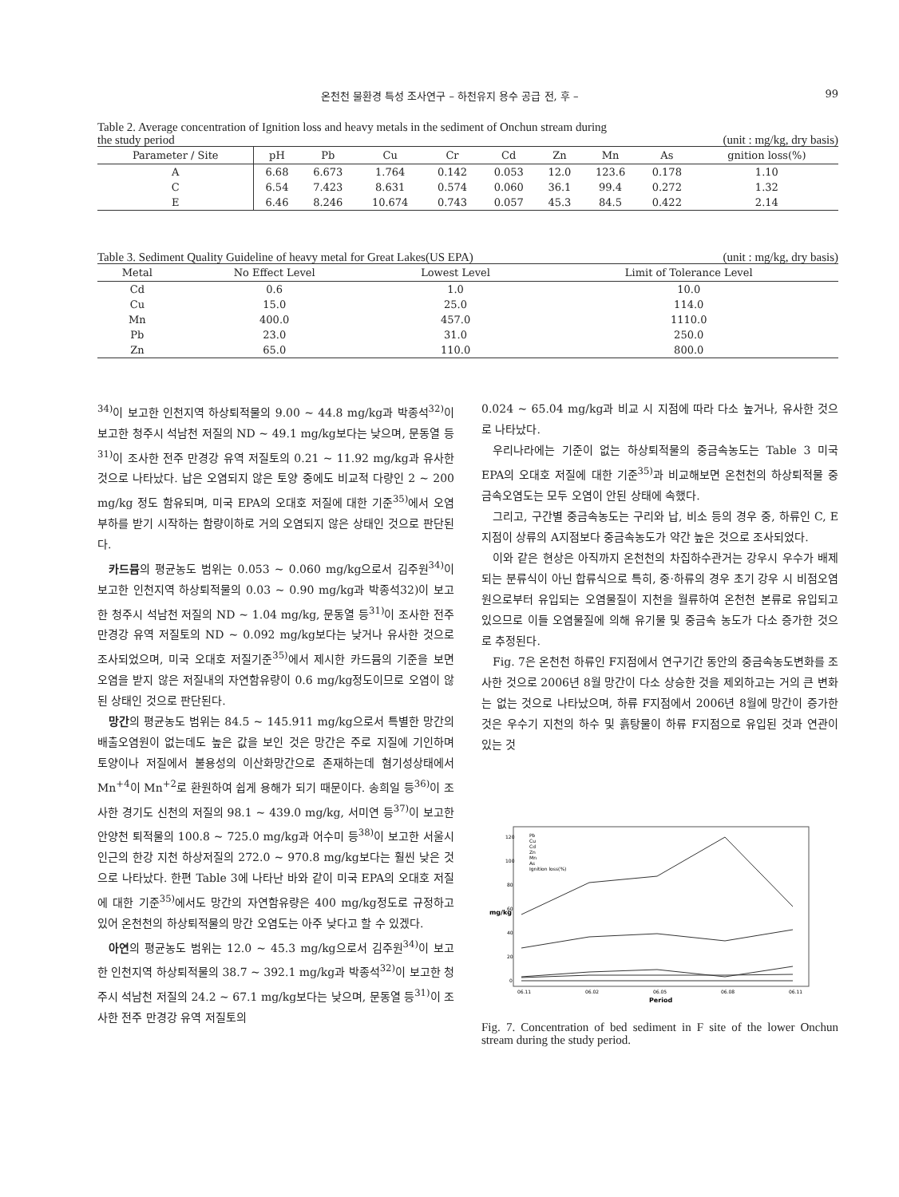온천천 물환경 특성 조사연구 – 하천유지 용수 공급 전, 후 – 99
Table 2. Average concentration of Ignition loss and heavy metals in the sediment of Onchun stream during
the study period (unit : mg/kg, dry basis)
| Parameter / Site | pH | Pb | Cu | Cr | Cd | Zn | Mn | As | gnition loss(%) |
| --- | --- | --- | --- | --- | --- | --- | --- | --- | --- |
| A | 6.68 | 6.673 | 1.764 | 0.142 | 0.053 | 12.0 | 123.6 | 0.178 | 1.10 |
| C | 6.54 | 7.423 | 8.631 | 0.574 | 0.060 | 36.1 | 99.4 | 0.272 | 1.32 |
| E | 6.46 | 8.246 | 10.674 | 0.743 | 0.057 | 45.3 | 84.5 | 0.422 | 2.14 |
Table 3. Sediment Quality Guideline of heavy metal for Great Lakes(US EPA) (unit : mg/kg, dry basis)
| Metal | No Effect Level | Lowest Level | Limit of Tolerance Level |
| --- | --- | --- | --- |
| Cd | 0.6 | 1.0 | 10.0 |
| Cu | 15.0 | 25.0 | 114.0 |
| Mn | 400.0 | 457.0 | 1110.0 |
| Pb | 23.0 | 31.0 | 250.0 |
| Zn | 65.0 | 110.0 | 800.0 |
<sup>34)</sup> 이 보고한 인천지역 하상퇴적물의 9.00 ~ 44.8 mg/kg과 박종석<sup>32)</sup>이 보고한 청주시 석남천 저질의 ND ~ 49.1 mg/kg보다는 낮으며, 문동열 등<sup>31)</sup>이 조사한 전주 만경강 유역 저질토의 0.21 ~ 11.92 mg/kg과 유사한 것으로 나타났다. 납은 오염되지 않은 토양 중에도 비교적 다량인 2 ~ 200 mg/kg 정도 함유되며, 미국 EPA의 오대호 저질에 대한 기준<sup>35)</sup>에서 오염부하를 받기 시작하는 함량이하로 거의 오염되지 않은 상태인 것으로 판단된다.
카드뮴의 평균농도 범위는 0.053 ~ 0.060 mg/kg으로서 김주원<sup>34)</sup>이 보고한 인천지역 하상퇴적물의 0.03 ~ 0.90 mg/kg과 박종석32)이 보고한 청주시 석남천 저질의 ND ~ 1.04 mg/kg, 문동열 등<sup>31)</sup>이 조사한 전주 만경강 유역 저질토의 ND ~ 0.092 mg/kg보다는 낮거나 유사한 것으로 조사되었으며, 미국 오대호 저질기준<sup>35)</sup>에서 제시한 카드뮴의 기준을 보면 오염을 받지 않은 저질내의 자연함유량이 0.6 mg/kg정도이므로 오염이 않된 상태인 것으로 판단된다.
망간의 평균농도 범위는 84.5 ~ 145.911 mg/kg으로서 특별한 망간의 배출오염원이 없는데도 높은 값을 보인 것은 망간은 주로 지질에 기인하며 토양이나 저질에서 불용성의 이산화망간으로 존재하는데 혐기성상태에서 Mn<sup>+4</sup>이 Mn<sup>+2</sup>로 환원하여 쉽게 용해가 되기 때문이다. 송희일 등<sup>36)</sup>이 조사한 경기도 신천의 저질의 98.1 ~ 439.0 mg/kg, 서미연 등<sup>37)</sup>이 보고한 안양천 퇴적물의 100.8 ~ 725.0 mg/kg과 어수미 등<sup>38)</sup>이 보고한 서울시 인근의 한강 지천 하상저질의 272.0 ~ 970.8 mg/kg보다는 훨씬 낮은 것으로 나타났다. 한편 Table 3에 나타난 바와 같이 미국 EPA의 오대호 저질에 대한 기준<sup>35)</sup>에서도 망간의 자연함유량은 400 mg/kg정도로 규정하고 있어 온천천의 하상퇴적물의 망간 오염도는 아주 낮다고 할 수 있겠다.
아연의 평균농도 범위는 12.0 ~ 45.3 mg/kg으로서 김주원<sup>34)</sup>이 보고한 인천지역 하상퇴적물의 38.7 ~ 392.1 mg/kg과 박종석<sup>32)</sup>이 보고한 청주시 석남천 저질의 24.2 ~ 67.1 mg/kg보다는 낮으며, 문동열 등<sup>31)</sup>이 조사한 전주 만경강 유역 저질토의
0.024 ~ 65.04 mg/kg과 비교 시 지점에 따라 다소 높거나, 유사한 것으로 나타났다.
우리나라에는 기준이 없는 하상퇴적물의 중금속농도는 Table 3 미국 EPA의 오대호 저질에 대한 기준<sup>35)</sup>과 비교해보면 온천천의 하상퇴적물 중금속오염도는 모두 오염이 안된 상태에 속했다.
그리고, 구간별 중금속농도는 구리와 납, 비소 등의 경우 중, 하류인 C, E지점이 상류의 A지점보다 중금속농도가 약간 높은 것으로 조사되었다.
이와 같은 현상은 아직까지 온천천의 차집하수관거는 강우시 우수가 배제되는 분류식이 아닌 합류식으로 특히, 중·하류의 경우 초기 강우 시 비점오염원으로부터 유입되는 오염물질이 지천을 월류하여 온천천 본류로 유입되고 있으므로 이들 오염물질에 의해 유기물 및 중금속 농도가 다소 증가한 것으로 추정된다.
Fig. 7은 온천천 하류인 F지점에서 연구기간 동안의 중금속농도변화를 조사한 것으로 2006년 8월 망간이 다소 상승한 것을 제외하고는 거의 큰 변화는 없는 것으로 나타났으며, 하류 F지점에서 2006년 8월에 망간이 증가한 것은 우수기 지천의 하수 및 흙탕물이 하류 F지점으로 유입된 것과 연관이 있는 것
120
100
80
60
40
20
0
mg/kg
Pb
Cu
Cd
Zn
Mn
As
Ignition loss(%)
06.11
06.02
06.05
06.08
06.11
Period
Fig. 7. Concentration of bed sediment in F site of the lower Onchun stream during the study period.